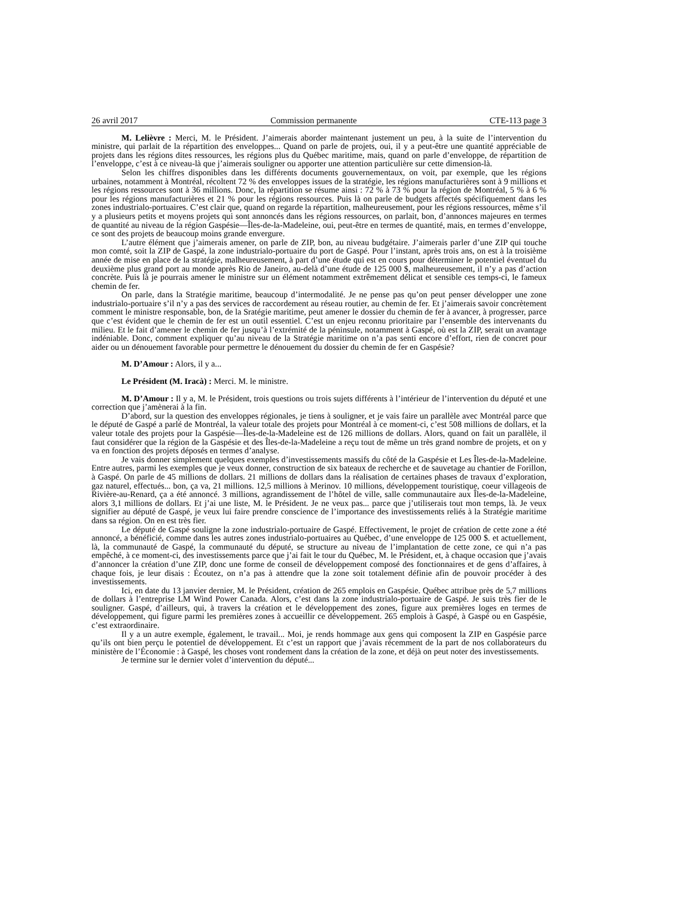26 avril 2017 Commission permanente CTE-113 page 3
M. Lelièvre : Merci, M. le Président. J’aimerais aborder maintenant justement un peu, à la suite de l’intervention du ministre, qui parlait de la répartition des enveloppes... Quand on parle de projets, oui, il y a peut-être une quantité appréciable de projets dans les régions dites ressources, les régions plus du Québec maritime, mais, quand on parle d’enveloppe, de répartition de l’enveloppe, c’est à ce niveau-là que j’aimerais souligner ou apporter une attention particulière sur cette dimension-là.
Selon les chiffres disponibles dans les différents documents gouvernementaux, on voit, par exemple, que les régions urbaines, notamment à Montréal, récoltent 72 % des enveloppes issues de la stratégie, les régions manufacturières sont à 9 millions et les régions ressources sont à 36 millions. Donc, la répartition se résume ainsi : 72 % à 73 % pour la région de Montréal, 5 % à 6 % pour les régions manufacturières et 21 % pour les régions ressources. Puis là on parle de budgets affectés spécifiquement dans les zones industrialo-portuaires. C’est clair que, quand on regarde la répartition, malheureusement, pour les régions ressources, même s’il y a plusieurs petits et moyens projets qui sont annoncés dans les régions ressources, on parlait, bon, d’annonces majeures en termes de quantité au niveau de la région Gaspésie—Îles-de-la-Madeleine, oui, peut-être en termes de quantité, mais, en termes d’enveloppe, ce sont des projets de beaucoup moins grande envergure.
L’autre élément que j’aimerais amener, on parle de ZIP, bon, au niveau budgétaire. J’aimerais parler d’une ZIP qui touche mon comté, soit la ZIP de Gaspé, la zone industrialo-portuaire du port de Gaspé. Pour l’instant, après trois ans, on est à la troisième année de mise en place de la stratégie, malheureusement, à part d’une étude qui est en cours pour déterminer le potentiel éventuel du deuxième plus grand port au monde après Rio de Janeiro, au-delà d’une étude de 125 000 $, malheureusement, il n’y a pas d’action concrète. Puis là je pourrais amener le ministre sur un élément notamment extrêmement délicat et sensible ces temps-ci, le fameux chemin de fer.
On parle, dans la Stratégie maritime, beaucoup d’intermodalité. Je ne pense pas qu’on peut penser développer une zone industrialo-portuaire s’il n’y a pas des services de raccordement au réseau routier, au chemin de fer. Et j’aimerais savoir concrètement comment le ministre responsable, bon, de la Sratégie maritime, peut amener le dossier du chemin de fer à avancer, à progresser, parce que c’est évident que le chemin de fer est un outil essentiel. C’est un enjeu reconnu prioritaire par l’ensemble des intervenants du milieu. Et le fait d’amener le chemin de fer jusqu’à l’extrémité de la péninsule, notamment à Gaspé, où est la ZIP, serait un avantage indéniable. Donc, comment expliquer qu’au niveau de la Stratégie maritime on n’a pas senti encore d’effort, rien de concret pour aider ou un dénouement favorable pour permettre le dénouement du dossier du chemin de fer en Gaspésie?
M. D’Amour : Alors, il y a...
Le Président (M. Iracà) : Merci. M. le ministre.
M. D’Amour : Il y a, M. le Président, trois questions ou trois sujets différents à l’intérieur de l’intervention du député et une correction que j’amènerai à la fin.
D’abord, sur la question des enveloppes régionales, je tiens à souligner, et je vais faire un parallèle avec Montréal parce que le député de Gaspé a parlé de Montréal, la valeur totale des projets pour Montréal à ce moment-ci, c’est 508 millions de dollars, et la valeur totale des projets pour la Gaspésie—Îles-de-la-Madeleine est de 126 millions de dollars. Alors, quand on fait un parallèle, il faut considérer que la région de la Gaspésie et des Îles-de-la-Madeleine a reçu tout de même un très grand nombre de projets, et on y va en fonction des projets déposés en termes d’analyse.
Je vais donner simplement quelques exemples d’investissements massifs du côté de la Gaspésie et Les Îles-de-la-Madeleine. Entre autres, parmi les exemples que je veux donner, construction de six bateaux de recherche et de sauvetage au chantier de Forillon, à Gaspé. On parle de 45 millions de dollars. 21 millions de dollars dans la réalisation de certaines phases de travaux d’exploration, gaz naturel, effectués... bon, ça va, 21 millions. 12,5 millions à Merinov. 10 millions, développement touristique, coeur villageois de Rivière-au-Renard, ça a été annoncé. 3 millions, agrandissement de l’hôtel de ville, salle communautaire aux Îles-de-la-Madeleine, alors 3,1 millions de dollars. Et j’ai une liste, M. le Président. Je ne veux pas... parce que j’utiliserais tout mon temps, là. Je veux signifier au député de Gaspé, je veux lui faire prendre conscience de l’importance des investissements reliés à la Stratégie maritime dans sa région. On en est très fier.
Le député de Gaspé souligne la zone industrialo-portuaire de Gaspé. Effectivement, le projet de création de cette zone a été annoncé, a bénéficié, comme dans les autres zones industrialo-portuaires au Québec, d’une enveloppe de 125 000 $. et actuellement, là, la communauté de Gaspé, la communauté du député, se structure au niveau de l’implantation de cette zone, ce qui n’a pas empêché, à ce moment-ci, des investissements parce que j’ai fait le tour du Québec, M. le Président, et, à chaque occasion que j’avais d’annoncer la création d’une ZIP, donc une forme de conseil de développement composé des fonctionnaires et de gens d’affaires, à chaque fois, je leur disais : Écoutez, on n’a pas à attendre que la zone soit totalement définie afin de pouvoir procéder à des investissements.
Ici, en date du 13 janvier dernier, M. le Président, création de 265 emplois en Gaspésie. Québec attribue près de 5,7 millions de dollars à l’entreprise LM Wind Power Canada. Alors, c’est dans la zone industrialo-portuaire de Gaspé. Je suis très fier de le souligner. Gaspé, d’ailleurs, qui, à travers la création et le développement des zones, figure aux premières loges en termes de développement, qui figure parmi les premières zones à accueillir ce développement. 265 emplois à Gaspé, à Gaspé ou en Gaspésie, c’est extraordinaire.
Il y a un autre exemple, également, le travail... Moi, je rends hommage aux gens qui composent la ZIP en Gaspésie parce qu’ils ont bien perçu le potentiel de développement. Et c’est un rapport que j’avais récemment de la part de nos collaborateurs du ministère de l’Économie : à Gaspé, les choses vont rondement dans la création de la zone, et déjà on peut noter des investissements.
Je termine sur le dernier volet d’intervention du député...